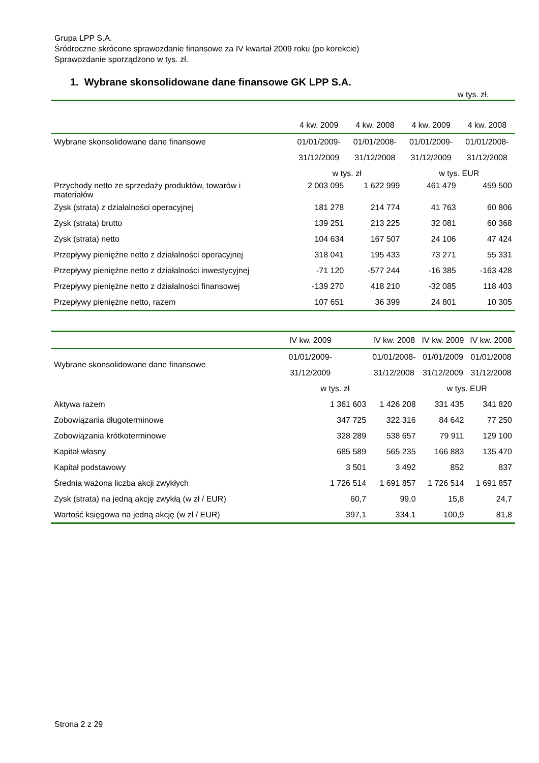Grupa LPP S.A.
Śródroczne skrócone sprawozdanie finansowe za IV kwartał 2009 roku (po korekcie)
Sprawozdanie sporządzono w tys. zł.
1. Wybrane skonsolidowane dane finansowe GK LPP S.A.
w tys. zł.
| | 4 kw. 2009 | 4 kw. 2008 | 4 kw. 2009 | 4 kw. 2008 |
| --- | --- | --- | --- | --- |
| Wybrane skonsolidowane dane finansowe | 01/01/2009- | 01/01/2008- | 01/01/2009- | 01/01/2008- |
| | 31/12/2009 | 31/12/2008 | 31/12/2009 | 31/12/2008 |
| | w tys. zł | | w tys. EUR | |
| Przychody netto ze sprzedaży produktów, towarów i materiałów | 2 003 095 | 1 622 999 | 461 479 | 459 500 |
| Zysk (strata) z działalności operacyjnej | 181 278 | 214 774 | 41 763 | 60 806 |
| Zysk (strata) brutto | 139 251 | 213 225 | 32 081 | 60 368 |
| Zysk (strata) netto | 104 634 | 167 507 | 24 106 | 47 424 |
| Przepływy pieniężne netto z działalności operacyjnej | 318 041 | 195 433 | 73 271 | 55 331 |
| Przepływy pieniężne netto z działalności inwestycyjnej | -71 120 | -577 244 | -16 385 | -163 428 |
| Przepływy pieniężne netto z działalności finansowej | -139 270 | 418 210 | -32 085 | 118 403 |
| Przepływy pieniężne netto, razem | 107 651 | 36 399 | 24 801 | 10 305 |
| | IV kw. 2009 | IV kw. 2008 | IV kw. 2009 | IV kw. 2008 |
| --- | --- | --- | --- | --- |
| Wybrane skonsolidowane dane finansowe | 01/01/2009- | 01/01/2008- | 01/01/2009 | 01/01/2008 |
| | 31/12/2009 | 31/12/2008 | 31/12/2009 | 31/12/2008 |
| | w tys. zł | | w tys. EUR | |
| Aktywa razem | 1 361 603 | 1 426 208 | 331 435 | 341 820 |
| Zobowiązania długoterminowe | 347 725 | 322 316 | 84 642 | 77 250 |
| Zobowiązania krótkoterminowe | 328 289 | 538 657 | 79 911 | 129 100 |
| Kapitał własny | 685 589 | 565 235 | 166 883 | 135 470 |
| Kapitał podstawowy | 3 501 | 3 492 | 852 | 837 |
| Średnia ważona liczba akcji zwykłych | 1 726 514 | 1 691 857 | 1 726 514 | 1 691 857 |
| Zysk (strata) na jedną akcję zwykłą (w zł / EUR) | 60,7 | 99,0 | 15,8 | 24,7 |
| Wartość księgowa na jedną akcję (w zł / EUR) | 397,1 | 334,1 | 100,9 | 81,8 |
Strona 2 z 29